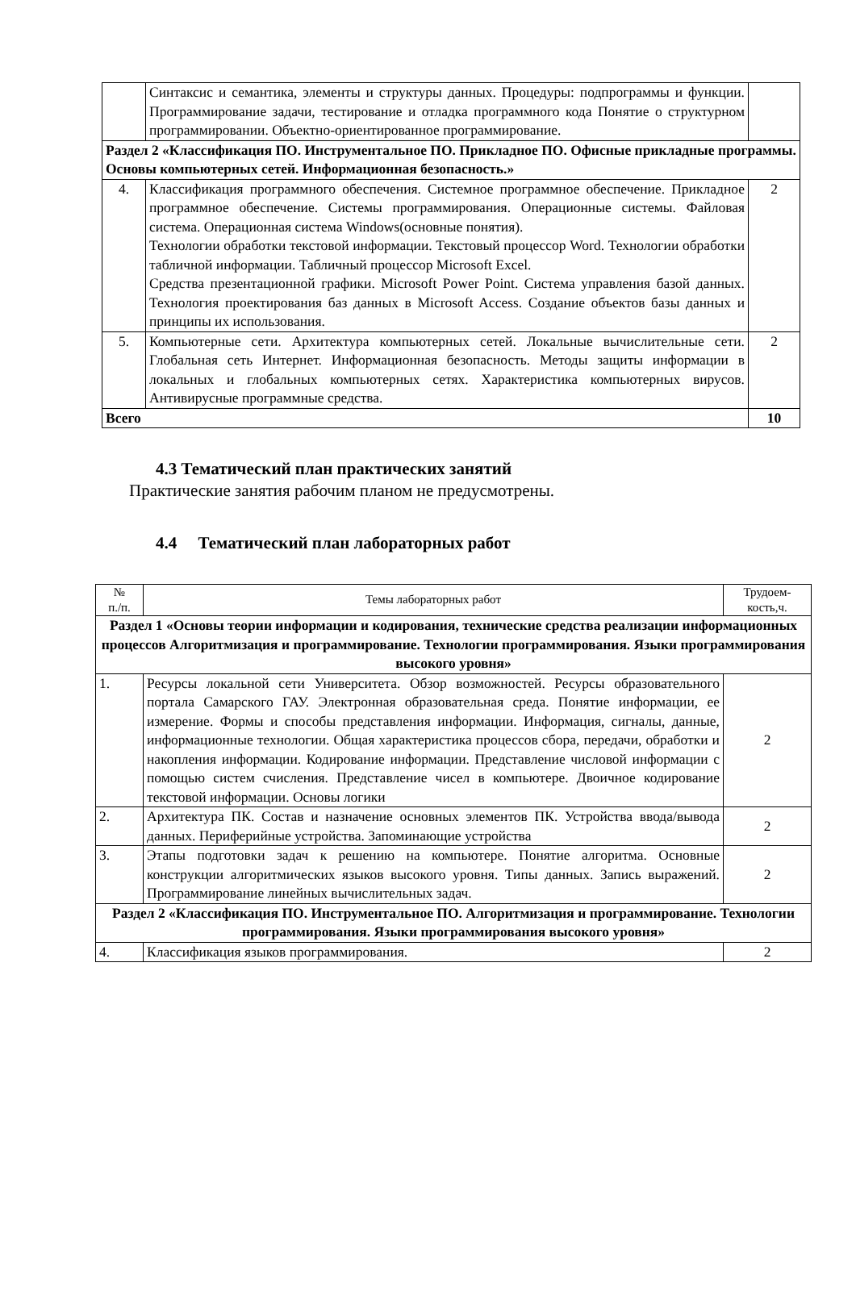| | Синтаксис и семантика, элементы и структуры данных. Процедуры: подпрограммы и функции. Программирование задачи, тестирование и отладка программного кода Понятие о структурном программировании. Объектно-ориентированное программирование. | |
| Раздел 2 «Классификация ПО. Инструментальное ПО. Прикладное ПО. Офисные прикладные программы. Основы компьютерных сетей. Информационная безопасность.» | | |
| 4. | Классификация программного обеспечения. Системное программное обеспечение. Прикладное программное обеспечение. Системы программирования. Операционные системы. Файловая система. Операционная система Windows(основные понятия). Технологии обработки текстовой информации. Текстовый процессор Word. Технологии обработки табличной информации. Табличный процессор Microsoft Excel. Средства презентационной графики. Microsoft Power Point. Система управления базой данных. Технология проектирования баз данных в Microsoft Access. Создание объектов базы данных и принципы их использования. | 2 |
| 5. | Компьютерные сети. Архитектура компьютерных сетей. Локальные вычислительные сети. Глобальная сеть Интернет. Информационная безопасность. Методы защиты информации в локальных и глобальных компьютерных сетях. Характеристика компьютерных вирусов. Антивирусные программные средства. | 2 |
| Всего | | 10 |
4.3 Тематический план практических занятий
Практические занятия рабочим планом не предусмотрены.
4.4 Тематический план лабораторных работ
| № п./п. | Темы лабораторных работ | Трудоем- кость,ч. |
| --- | --- | --- |
| Раздел 1 «Основы теории информации и кодирования, технические средства реализации информационных процессов Алгоритмизация и программирование. Технологии программирования. Языки программирования высокого уровня» | | |
| 1. | Ресурсы локальной сети Университета. Обзор возможностей. Ресурсы образовательного портала Самарского ГАУ. Электронная образовательная среда. Понятие информации, ее измерение. Формы и способы представления информации. Информация, сигналы, данные, информационные технологии. Общая характеристика процессов сбора, передачи, обработки и накопления информации. Кодирование информации. Представление числовой информации с помощью систем счисления. Представление чисел в компьютере. Двоичное кодирование текстовой информации. Основы логики | 2 |
| 2. | Архитектура ПК. Состав и назначение основных элементов ПК. Устройства ввода/вывода данных. Периферийные устройства. Запоминающие устройства | 2 |
| 3. | Этапы подготовки задач к решению на компьютере. Понятие алгоритма. Основные конструкции алгоритмических языков высокого уровня. Типы данных. Запись выражений. Программирование линейных вычислительных задач. | 2 |
| Раздел 2 «Классификация ПО. Инструментальное ПО. Алгоритмизация и программирование. Технологии программирования. Языки программирования высокого уровня» | | |
| 4. | Классификация языков программирования. | 2 |